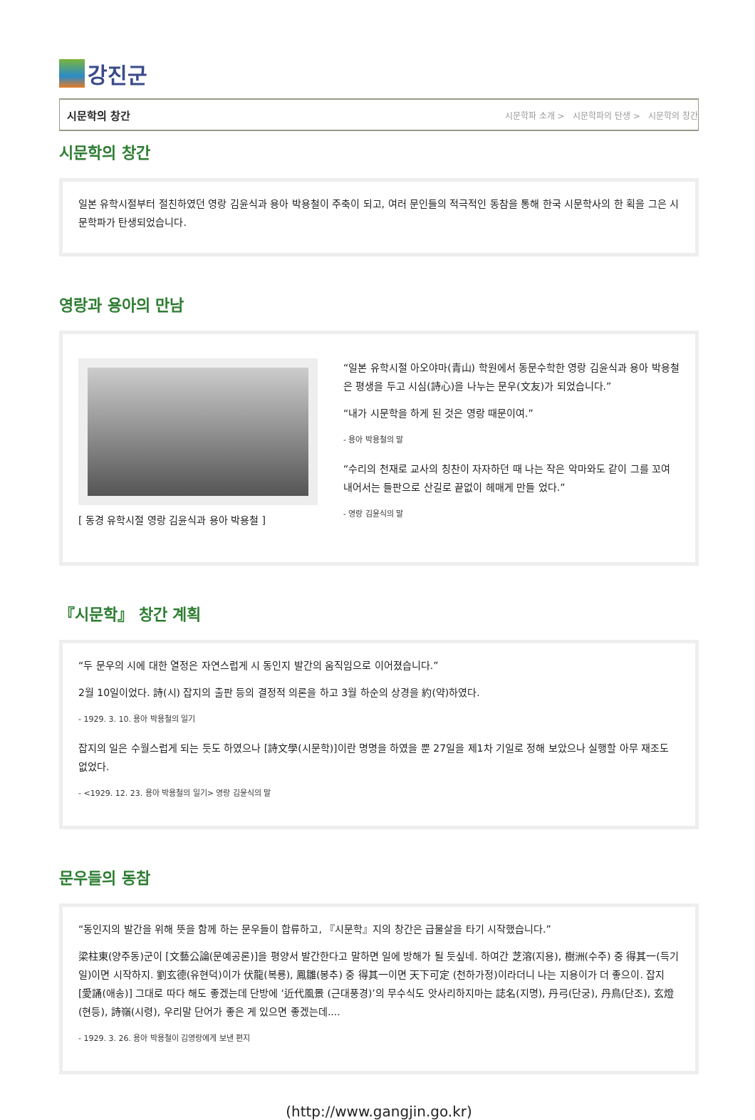강진군
시문학의 창간 시문학파 소개 > 시문학파의 탄생 > 시문학의 창간
시문학의 창간
일본 유학시절부터 절친하였던 영랑 김윤식과 용아 박용철이 주축이 되고, 여러 문인들의 적극적인 동참을 통해 한국 시문학사의 한 획을 그은 시문학파가 탄생되었습니다.
영랑과 용아의 만남
[ 동경 유학시절 영랑 김윤식과 용아 박용철 ]
“일본 유학시절 아오야마(青山) 학원에서 동문수학한 영랑 김윤식과 용아 박용철은 평생을 두고 시심(詩心)을 나누는 문우(文友)가 되었습니다.”
“내가 시문학을 하게 된 것은 영랑 때문이여.”
- 용아 박용철의 말
“수리의 천재로 교사의 칭찬이 자자하던 때 나는 작은 악마와도 같이 그를 꼬여 내어서는 들판으로 산길로 끝없이 헤매게 만들 었다.”
- 영랑 김윤식의 말
『시문학』 창간 계획
“두 문우의 시에 대한 열정은 자연스럽게 시 동인지 발간의 움직임으로 이어졌습니다.”
2월 10일이었다. 詩(시) 잡지의 출판 등의 결정적 의론을 하고 3월 하순의 상경을 約(약)하였다.
- 1929. 3. 10. 용아 박용철의 일기
잡지의 일은 수월스럽게 되는 듯도 하였으나 [詩文學(시문학)]이란 명명을 하였을 뿐 27일을 제1차 기일로 정해 보았으나 실행할 아무 재조도 없었다.
- <1929. 12. 23. 용아 박용철의 일기> 영랑 김윤식의 말
문우들의 동참
“동인지의 발간을 위해 뜻을 함께 하는 문우들이 합류하고, 『시문학』지의 창간은 급물살을 타기 시작했습니다.”
梁柱東(양주동)군이 [文藝公論(문예공론)]을 평양서 발간한다고 말하면 일에 방해가 될 듯싶네. 하여간 芝溶(지용), 樹洲(수주) 중 得其一(득기일)이면 시작하지. 劉玄德(유현덕)이가 伏龍(복룡), 鳳雛(봉추) 중 得其一이면 天下可定 (천하가정)이라더니 나는 지용이가 더 좋으이. 잡지 [愛誦(애송)] 그대로 따다 해도 좋겠는데 단방에 ‘近代風景 (근대풍경)’의 무수식도 앗사리하지마는 誌名(지명), 丹弓(단궁), 丹鳥(단조), 玄燈(현등), 詩嶺(시령), 우리말 단어가 좋은 게 있으면 좋겠는데....
- 1929. 3. 26. 용아 박용철이 김영랑에게 보낸 편지
(http://www.gangjin.go.kr)